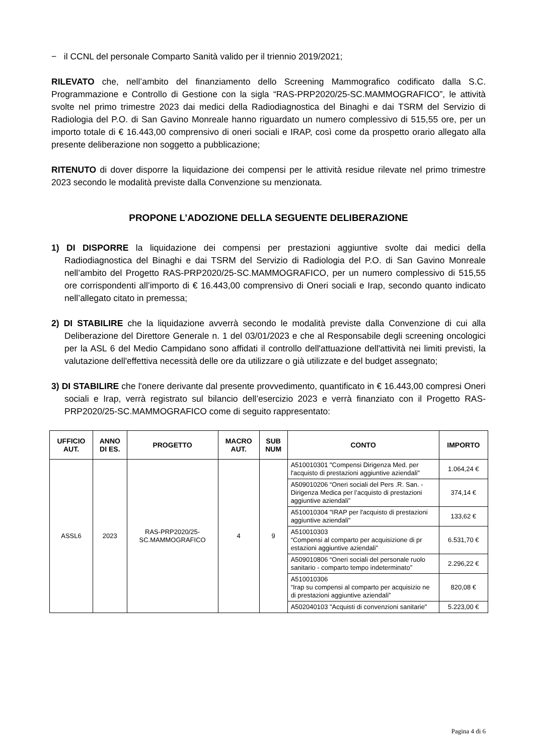− il CCNL del personale Comparto Sanità valido per il triennio 2019/2021;
RILEVATO che, nell’ambito del finanziamento dello Screening Mammografico codificato dalla S.C. Programmazione e Controllo di Gestione con la sigla “RAS-PRP2020/25-SC.MAMMOGRAFICO”, le attività svolte nel primo trimestre 2023 dai medici della Radiodiagnostica del Binaghi e dai TSRM del Servizio di Radiologia del P.O. di San Gavino Monreale hanno riguardato un numero complessivo di 515,55 ore, per un importo totale di € 16.443,00 comprensivo di oneri sociali e IRAP, così come da prospetto orario allegato alla presente deliberazione non soggetto a pubblicazione;
RITENUTO di dover disporre la liquidazione dei compensi per le attività residue rilevate nel primo trimestre 2023 secondo le modalità previste dalla Convenzione su menzionata.
PROPONE L’ADOZIONE DELLA SEGUENTE DELIBERAZIONE
1) DI DISPORRE la liquidazione dei compensi per prestazioni aggiuntive svolte dai medici della Radiodiagnostica del Binaghi e dai TSRM del Servizio di Radiologia del P.O. di San Gavino Monreale nell’ambito del Progetto RAS-PRP2020/25-SC.MAMMOGRAFICO, per un numero complessivo di 515,55 ore corrispondenti all’importo di € 16.443,00 comprensivo di Oneri sociali e Irap, secondo quanto indicato nell’allegato citato in premessa;
2) DI STABILIRE che la liquidazione avverrà secondo le modalità previste dalla Convenzione di cui alla Deliberazione del Direttore Generale n. 1 del 03/01/2023 e che al Responsabile degli screening oncologici per la ASL 6 del Medio Campidano sono affidati il controllo dell'attuazione dell'attività nei limiti previsti, la valutazione dell'effettiva necessità delle ore da utilizzare o già utilizzate e del budget assegnato;
3) DI STABILIRE che l'onere derivante dal presente provvedimento, quantificato in € 16.443,00 compresi Oneri sociali e Irap, verrà registrato sul bilancio dell’esercizio 2023 e verrà finanziato con il Progetto RAS-PRP2020/25-SC.MAMMOGRAFICO come di seguito rappresentato:
| UFFICIO AUT. | ANNO DI ES. | PROGETTO | MACRO AUT. | SUB NUM | CONTO | IMPORTO |
| --- | --- | --- | --- | --- | --- | --- |
| ASSL6 | 2023 | RAS-PRP2020/25- SC.MAMMOGRAFICO | 4 | 9 | A510010301 "Compensi Dirigenza Med. per l'acquisto di prestazioni aggiuntive aziendali" | 1.064,24 € |
| | | | | | A509010206 “Oneri sociali del Pers .R. San. - Dirigenza Medica per l’acquisto di prestazioni aggiuntive aziendali” | 374,14 € |
| | | | | | A510010304 "IRAP per l'acquisto di prestazioni aggiuntive aziendali" | 133,62 € |
| | | | | | A510010303 “Compensi al comparto per acquisizione di pr estazioni aggiuntive aziendali” | 6.531,70 € |
| | | | | | A509010806 “Oneri sociali del personale ruolo sanitario - comparto tempo indeterminato” | 2.296,22 € |
| | | | | | A510010306 “Irap su compensi al comparto per acquisizio ne di prestazioni aggiuntive aziendali” | 820,08 € |
| | | | | | A502040103 "Acquisti di convenzioni sanitarie" | 5.223,00 € |
Pagina 4 di 6